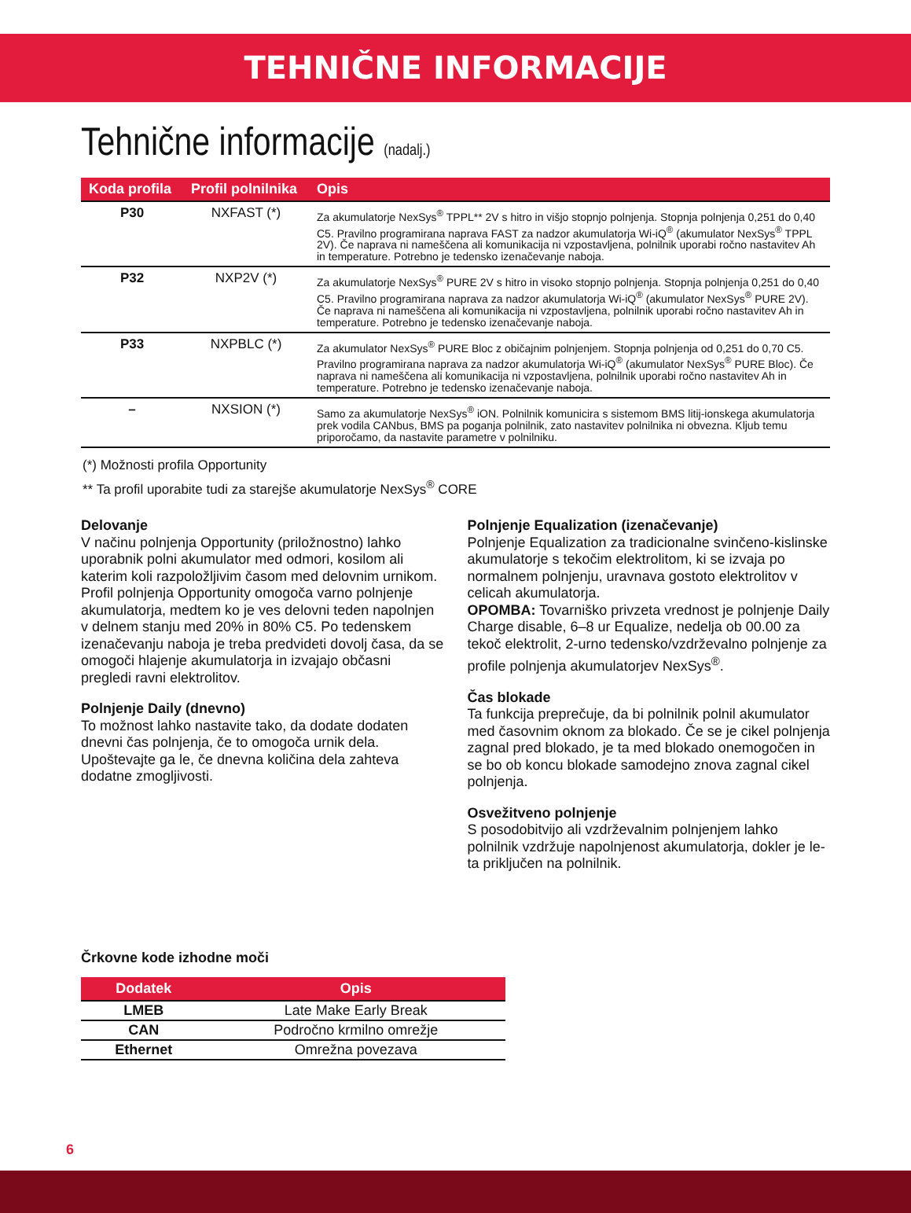TEHNIČNE INFORMACIJE
Tehnične informacije (nadalj.)
| Koda profila | Profil polnilnika | Opis |
| --- | --- | --- |
| P30 | NXFAST (*) | Za akumulatorje NexSys<sup>®</sup> TPPL** 2V s hitro in višjo stopnjo polnjenja. Stopnja polnjenja 0,251 do 0,40 C5. Pravilno programirana naprava FAST za nadzor akumulatorja Wi-iQ<sup>®</sup> (akumulator NexSys<sup>®</sup> TPPL 2V). Če naprava ni nameščena ali komunikacija ni vzpostavljena, polnilnik uporabi ročno nastavitev Ah in temperature. Potrebno je tedensko izenačevanje naboja. |
| P32 | NXP2V (*) | Za akumulatorje NexSys<sup>®</sup> PURE 2V s hitro in visoko stopnjo polnjenja. Stopnja polnjenja 0,251 do 0,40 C5. Pravilno programirana naprava za nadzor akumulatorja Wi-iQ<sup>®</sup> (akumulator NexSys<sup>®</sup> PURE 2V). Če naprava ni nameščena ali komunikacija ni vzpostavljena, polnilnik uporabi ročno nastavitev Ah in temperature. Potrebno je tedensko izenačevanje naboja. |
| P33 | NXPBLC (*) | Za akumulator NexSys<sup>®</sup> PURE Bloc z običajnim polnjenjem. Stopnja polnjenja od 0,251 do 0,70 C5. Pravilno programirana naprava za nadzor akumulatorja Wi-iQ<sup>®</sup> (akumulator NexSys<sup>®</sup> PURE Bloc). Če naprava ni nameščena ali komunikacija ni vzpostavljena, polnilnik uporabi ročno nastavitev Ah in temperature. Potrebno je tedensko izenačevanje naboja. |
| – | NXSION (*) | Samo za akumulatorje NexSys<sup>®</sup> iON. Polnilnik komunicira s sistemom BMS litij-ionskega akumulatorja prek vodila CANbus, BMS pa poganja polnilnik, zato nastavitev polnilnika ni obvezna. Kljub temu priporočamo, da nastavite parametre v polnilniku. |
(*) Možnosti profila Opportunity
** Ta profil uporabite tudi za starejše akumulatorje NexSys<sup>®</sup> CORE
Delovanje
V načinu polnjenja Opportunity (priložnostno) lahko uporabnik polni akumulator med odmori, kosilom ali katerim koli razpoložljivim časom med delovnim urnikom. Profil polnjenja Opportunity omogoča varno polnjenje akumulatorja, medtem ko je ves delovni teden napolnjen v delnem stanju med 20% in 80% C5. Po tedenskem izenačevanju naboja je treba predvideti dovolj časa, da se omogoči hlajenje akumulatorja in izvajajo občasni pregledi ravni elektrolitov.
Polnjenje Daily (dnevno)
To možnost lahko nastavite tako, da dodate dodaten dnevni čas polnjenja, če to omogoča urnik dela. Upoštevajte ga le, če dnevna količina dela zahteva dodatne zmogljivosti.
Polnjenje Equalization (izenačevanje)
Polnjenje Equalization za tradicionalne svinčeno-kislinske akumulatorje s tekočim elektrolitom, ki se izvaja po normalnem polnjenju, uravnava gostoto elektrolitov v celicah akumulatorja.
OPOMBA: Tovarniško privzeta vrednost je polnjenje Daily Charge disable, 6–8 ur Equalize, nedelja ob 00.00 za tekoč elektrolit, 2-urno tedensko/vzdrževalno polnjenje za profile polnjenja akumulatorjev NexSys<sup>®</sup>.
Čas blokade
Ta funkcija preprečuje, da bi polnilnik polnil akumulator med časovnim oknom za blokado. Če se je cikel polnjenja zagnal pred blokado, je ta med blokado onemogočen in se bo ob koncu blokade samodejno znova zagnal cikel polnjenja.
Osvežitveno polnjenje
S posodobitvijo ali vzdrževalnim polnjenjem lahko polnilnik vzdržuje napolnjenost akumulatorja, dokler je le-ta priključen na polnilnik.
Črkovne kode izhodne moči
| Dodatek | Opis |
| --- | --- |
| LMEB | Late Make Early Break |
| CAN | Področno krmilno omrežje |
| Ethernet | Omrežna povezava |
6